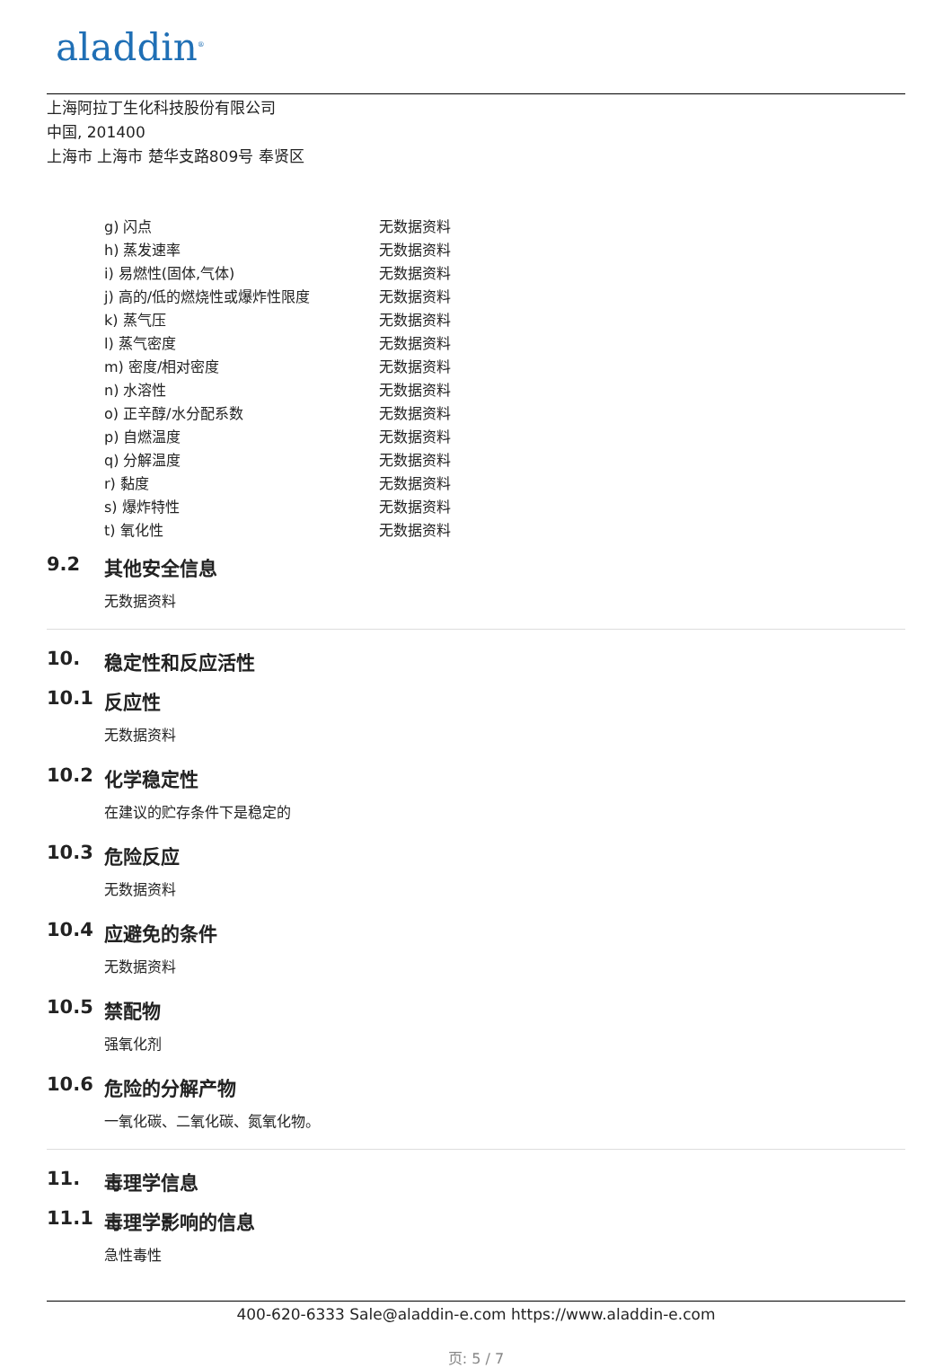aladdin<sup>®</sup>
上海阿拉丁生化科技股份有限公司
中国, 201400
上海市 上海市 楚华支路809号 奉贤区
| g) 闪点 | 无数据资料 |
| h) 蒸发速率 | 无数据资料 |
| i) 易燃性(固体,气体) | 无数据资料 |
| j) 高的/低的燃烧性或爆炸性限度 | 无数据资料 |
| k) 蒸气压 | 无数据资料 |
| l) 蒸气密度 | 无数据资料 |
| m) 密度/相对密度 | 无数据资料 |
| n) 水溶性 | 无数据资料 |
| o) 正辛醇/水分配系数 | 无数据资料 |
| p) 自燃温度 | 无数据资料 |
| q) 分解温度 | 无数据资料 |
| r) 黏度 | 无数据资料 |
| s) 爆炸特性 | 无数据资料 |
| t) 氧化性 | 无数据资料 |
9.2 其他安全信息
无数据资料
10. 稳定性和反应活性
10.1 反应性
无数据资料
10.2 化学稳定性
在建议的贮存条件下是稳定的
10.3 危险反应
无数据资料
10.4 应避免的条件
无数据资料
10.5 禁配物
强氧化剂
10.6 危险的分解产物
一氧化碳、二氧化碳、氮氧化物。
11. 毒理学信息
11.1 毒理学影响的信息
急性毒性
400-620-6333 Sale@aladdin-e.com https://www.aladdin-e.com
页: 5 / 7